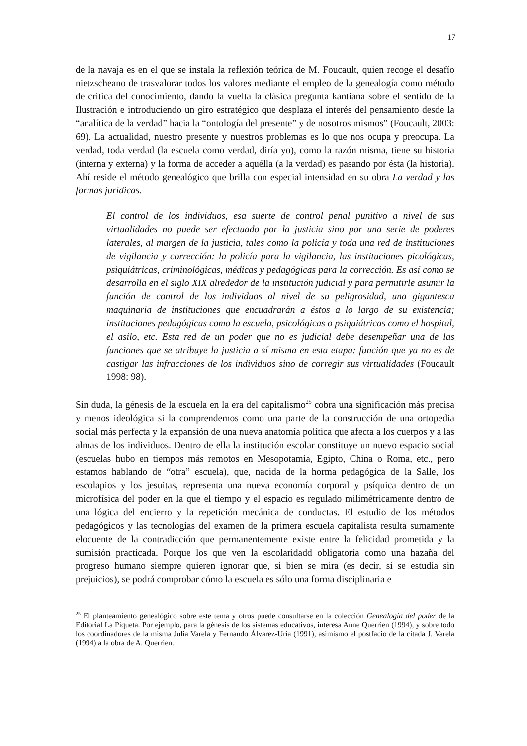17
de la navaja es en el que se instala la reflexión teórica de M. Foucault, quien recoge el desafío nietzscheano de trasvalorar todos los valores mediante el empleo de la genealogía como método de crítica del conocimiento, dando la vuelta la clásica pregunta kantiana sobre el sentido de la Ilustración e introduciendo un giro estratégico que desplaza el interés del pensamiento desde la “analítica de la verdad” hacia la “ontología del presente” y de nosotros mismos” (Foucault, 2003: 69). La actualidad, nuestro presente y nuestros problemas es lo que nos ocupa y preocupa. La verdad, toda verdad (la escuela como verdad, diría yo), como la razón misma, tiene su historia (interna y externa) y la forma de acceder a aquélla (a la verdad) es pasando por ésta (la historia). Ahí reside el método genealógico que brilla con especial intensidad en su obra La verdad y las formas jurídicas.
El control de los individuos, esa suerte de control penal punitivo a nivel de sus virtualidades no puede ser efectuado por la justicia sino por una serie de poderes laterales, al margen de la justicia, tales como la policía y toda una red de instituciones de vigilancia y corrección: la policía para la vigilancia, las instituciones picológicas, psiquiátricas, criminológicas, médicas y pedagógicas para la corrección. Es así como se desarrolla en el siglo XIX alrededor de la institución judicial y para permitirle asumir la función de control de los individuos al nivel de su peligrosidad, una gigantesca maquinaria de instituciones que encuadrarán a éstos a lo largo de su existencia; instituciones pedagógicas como la escuela, psicológicas o psiquiátricas como el hospital, el asilo, etc. Esta red de un poder que no es judicial debe desempeñar una de las funciones que se atribuye la justicia a sí misma en esta etapa: función que ya no es de castigar las infracciones de los individuos sino de corregir sus virtualidades (Foucault 1998: 98).
Sin duda, la génesis de la escuela en la era del capitalismo<sup>25</sup> cobra una significación más precisa y menos ideológica si la comprendemos como una parte de la construcción de una ortopedia social más perfecta y la expansión de una nueva anatomía política que afecta a los cuerpos y a las almas de los individuos. Dentro de ella la institución escolar constituye un nuevo espacio social (escuelas hubo en tiempos más remotos en Mesopotamia, Egipto, China o Roma, etc., pero estamos hablando de “otra” escuela), que, nacida de la horma pedagógica de la Salle, los escolapios y los jesuitas, representa una nueva economía corporal y psíquica dentro de un microfísica del poder en la que el tiempo y el espacio es regulado milimétricamente dentro de una lógica del encierro y la repetición mecánica de conductas. El estudio de los métodos pedagógicos y las tecnologías del examen de la primera escuela capitalista resulta sumamente elocuente de la contradicción que permanentemente existe entre la felicidad prometida y la sumisión practicada. Porque los que ven la escolaridadd obligatoria como una hazaña del progreso humano siempre quieren ignorar que, si bien se mira (es decir, si se estudia sin prejuicios), se podrá comprobar cómo la escuela es sólo una forma disciplinaria e
<sup>25</sup> El planteamiento genealógico sobre este tema y otros puede consultarse en la colección Genealogía del poder de la Editorial La Piqueta. Por ejemplo, para la génesis de los sistemas educativos, interesa Anne Querrien (1994), y sobre todo los coordinadores de la misma Julia Varela y Fernando Álvarez-Uría (1991), asimismo el postfacio de la citada J. Varela (1994) a la obra de A. Querrien.